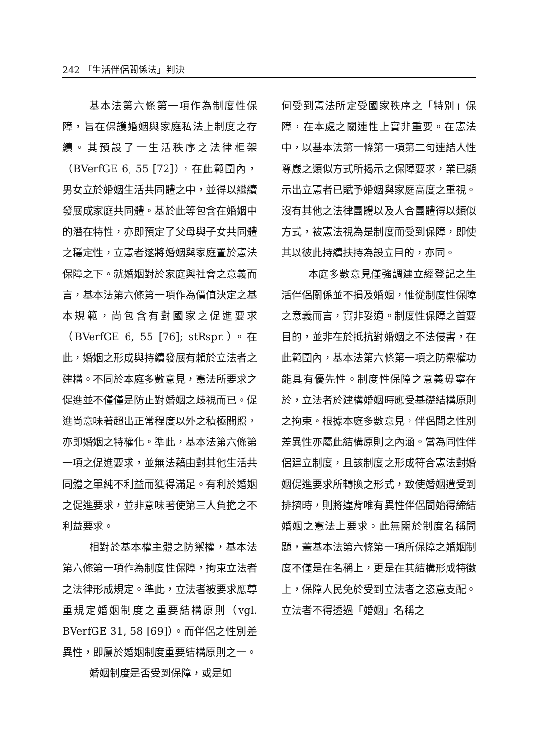242 「生活伴侶關係法」判決
基本法第六條第一項作為制度性保障，旨在保護婚姻與家庭私法上制度之存續。其預設了一生活秩序之法律框架（BVerfGE 6, 55 [72]），在此範圍內，男女立於婚姻生活共同體之中，並得以繼續發展成家庭共同體。基於此等包含在婚姻中的潛在特性，亦即預定了父母與子女共同體之穩定性，立憲者遂將婚姻與家庭置於憲法保障之下。就婚姻對於家庭與社會之意義而言，基本法第六條第一項作為價值決定之基本規範，尚包含有對國家之促進要求（BVerfGE 6, 55 [76]; stRspr.）。在此，婚姻之形成與持續發展有賴於立法者之建構。不同於本庭多數意見，憲法所要求之促進並不僅僅是防止對婚姻之歧視而已。促進尚意味著超出正常程度以外之積極關照，亦即婚姻之特權化。準此，基本法第六條第一項之促進要求，並無法藉由對其他生活共同體之單純不利益而獲得滿足。有利於婚姻之促進要求，並非意味著使第三人負擔之不利益要求。
相對於基本權主體之防禦權，基本法第六條第一項作為制度性保障，拘束立法者之法律形成規定。準此，立法者被要求應尊重規定婚姻制度之重要結構原則（vgl. BVerfGE 31, 58 [69]）。而伴侶之性別差異性，即屬於婚姻制度重要結構原則之一。
婚姻制度是否受到保障，或是如
何受到憲法所定受國家秩序之「特別」保障，在本處之關連性上實非重要。在憲法中，以基本法第一條第一項第二句連結人性尊嚴之類似方式所揭示之保障要求，業已顯示出立憲者已賦予婚姻與家庭高度之重視。沒有其他之法律團體以及人合團體得以類似方式，被憲法視為是制度而受到保障，即使其以彼此持續扶持為設立目的，亦同。
本庭多數意見僅強調建立經登記之生活伴侶關係並不損及婚姻，惟從制度性保障之意義而言，實非妥適。制度性保障之首要目的，並非在於抵抗對婚姻之不法侵害，在此範圍內，基本法第六條第一項之防禦權功能具有優先性。制度性保障之意義毋寧在於，立法者於建構婚姻時應受基礎結構原則之拘束。根據本庭多數意見，伴侶間之性別差異性亦屬此結構原則之內涵。當為同性伴侶建立制度，且該制度之形成符合憲法對婚姻促進要求所轉換之形式，致使婚姻遭受到排擠時，則將違背唯有異性伴侶間始得締結婚姻之憲法上要求。此無關於制度名稱問題，蓋基本法第六條第一項所保障之婚姻制度不僅是在名稱上，更是在其結構形成特徵上，保障人民免於受到立法者之恣意支配。立法者不得透過「婚姻」名稱之